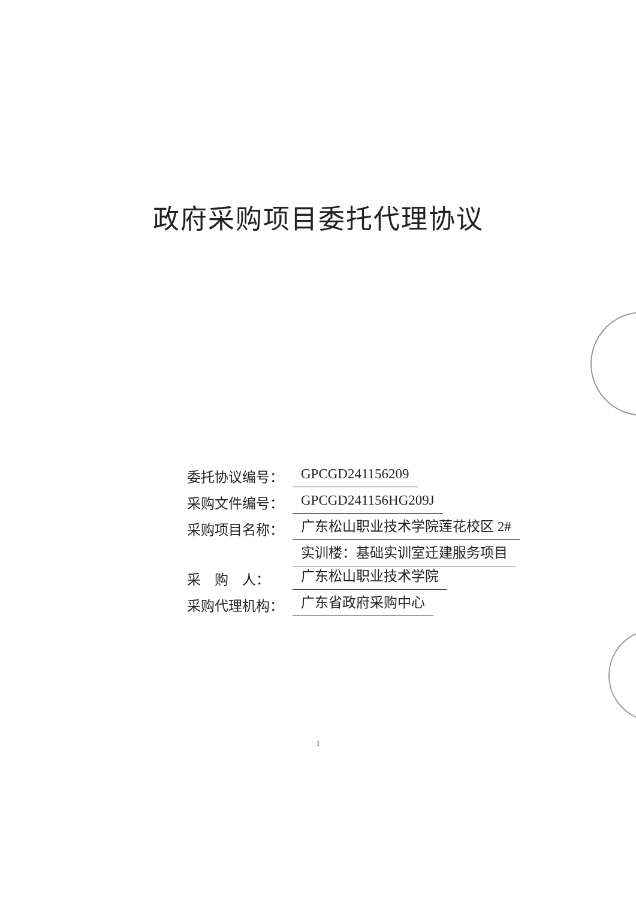政府采购项目委托代理协议
委托协议编号： GPCGD241156209
采购文件编号： GPCGD241156HG209J
采购项目名称： 广东松山职业技术学院莲花校区 2#
实训楼：基础实训室迁建服务项目
采　购　人： 广东松山职业技术学院
采购代理机构： 广东省政府采购中心
1